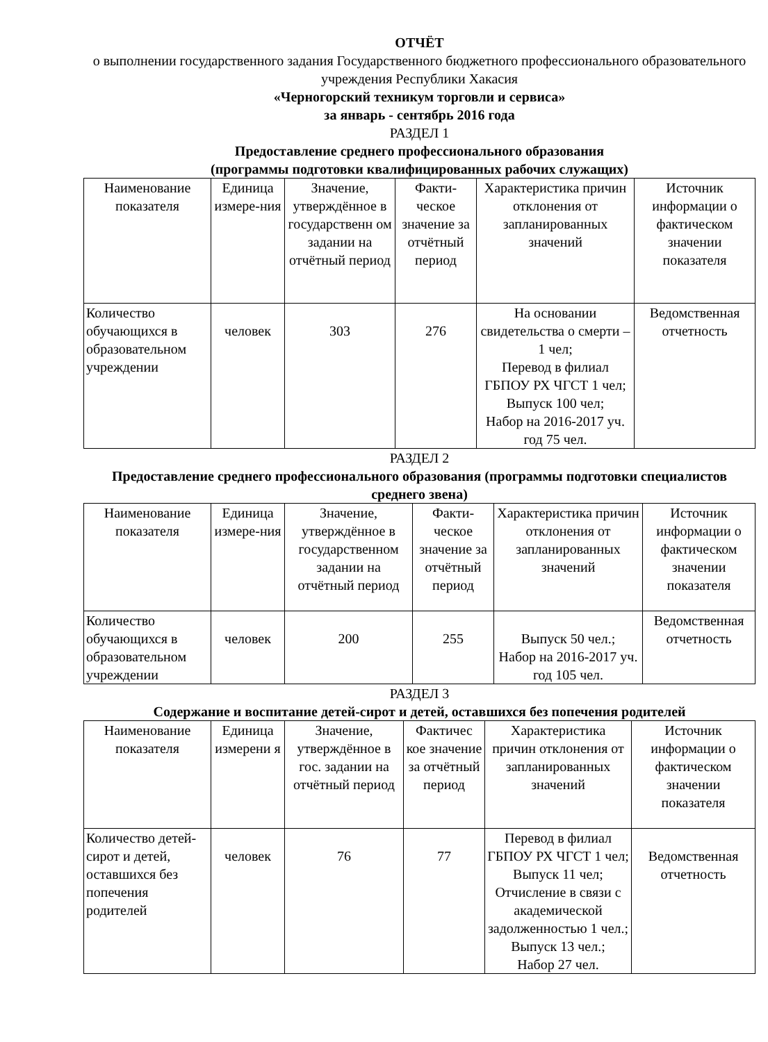ОТЧЁТ
о выполнении государственного задания Государственного бюджетного профессионального образовательного учреждения Республики Хакасия
«Черногорский техникум торговли и сервиса»
за январь - сентябрь 2016 года
РАЗДЕЛ 1
Предоставление среднего профессионального образования
(программы подготовки квалифицированных рабочих служащих)
| Наименование показателя | Единица измере-ния | Значение, утверждённое в государственн ом задании на отчётный период | Факти-ческое значение за отчётный период | Характеристика причин отклонения от запланированных значений | Источник информации о фактическом значении показателя |
| --- | --- | --- | --- | --- | --- |
| Количество обучающихся в образовательном учреждении | человек | 303 | 276 | На основании свидетельства о смерти – 1 чел; Перевод в филиал ГБПОУ РХ ЧГСТ 1 чел; Выпуск 100 чел; Набор на 2016-2017 уч. год 75 чел. | Ведомственная отчетность |
РАЗДЕЛ 2
Предоставление среднего профессионального образования (программы подготовки специалистов среднего звена)
| Наименование показателя | Единица измере-ния | Значение, утверждённое в государственном задании на отчётный период | Факти-ческое значение за отчётный период | Характеристика причин отклонения от запланированных значений | Источник информации о фактическом значении показателя |
| --- | --- | --- | --- | --- | --- |
| Количество обучающихся в образовательном учреждении | человек | 200 | 255 | Выпуск 50 чел.; Набор на 2016-2017 уч. год 105 чел. | Ведомственная отчетность |
РАЗДЕЛ 3
Содержание и воспитание детей-сирот и детей, оставшихся без попечения родителей
| Наименование показателя | Единица измерени я | Значение, утверждённое в гос. задании на отчётный период | Фактичес кое значение за отчётный период | Характеристика причин отклонения от запланированных значений | Источник информации о фактическом значении показателя |
| --- | --- | --- | --- | --- | --- |
| Количество детей-сирот и детей, оставшихся без попечения родителей | человек | 76 | 77 | Перевод в филиал ГБПОУ РХ ЧГСТ 1 чел; Выпуск 11 чел; Отчисление в связи с академической задолженностью 1 чел.; Выпуск 13 чел.; Набор 27 чел. | Ведомственная отчетность |